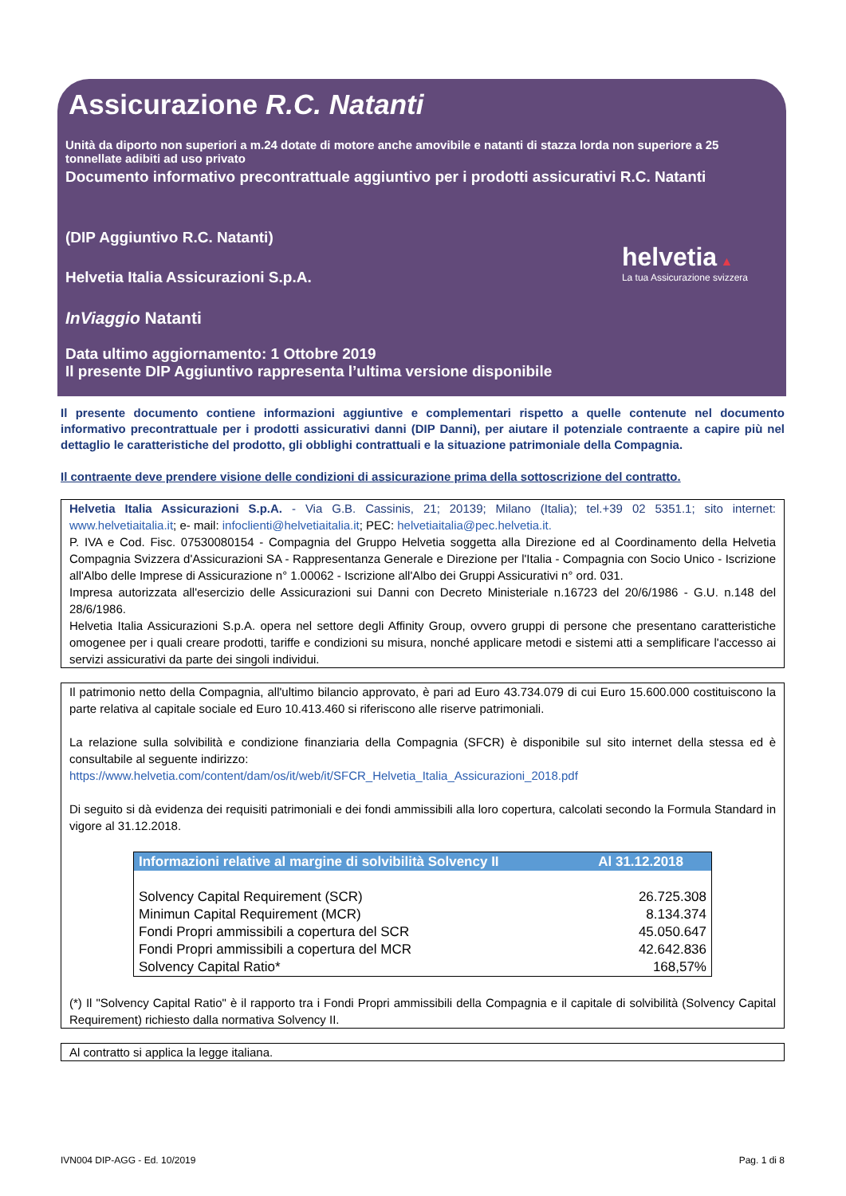Assicurazione R.C. Natanti
Unità da diporto non superiori a m.24 dotate di motore anche amovibile e natanti di stazza lorda non superiore a 25 tonnellate adibiti ad uso privato
Documento informativo precontrattuale aggiuntivo per i prodotti assicurativi R.C. Natanti
(DIP Aggiuntivo R.C. Natanti)
Helvetia Italia Assicurazioni S.p.A.
InViaggio Natanti
Data ultimo aggiornamento: 1 Ottobre 2019
Il presente DIP Aggiuntivo rappresenta l’ultima versione disponibile
helvetia ▲
La tua Assicurazione svizzera
Il presente documento contiene informazioni aggiuntive e complementari rispetto a quelle contenute nel documento informativo precontrattuale per i prodotti assicurativi danni (DIP Danni), per aiutare il potenziale contraente a capire più nel dettaglio le caratteristiche del prodotto, gli obblighi contrattuali e la situazione patrimoniale della Compagnia.
Il contraente deve prendere visione delle condizioni di assicurazione prima della sottoscrizione del contratto.
Helvetia Italia Assicurazioni S.p.A. - Via G.B. Cassinis, 21; 20139; Milano (Italia); tel.+39 02 5351.1; sito internet: www.helvetiaitalia.it; e- mail: infoclienti@helvetiaitalia.it; PEC: helvetiaitalia@pec.helvetia.it.
P. IVA e Cod. Fisc. 07530080154 - Compagnia del Gruppo Helvetia soggetta alla Direzione ed al Coordinamento della Helvetia Compagnia Svizzera d'Assicurazioni SA - Rappresentanza Generale e Direzione per l'Italia - Compagnia con Socio Unico - Iscrizione all'Albo delle Imprese di Assicurazione n° 1.00062 - Iscrizione all'Albo dei Gruppi Assicurativi n° ord. 031.
Impresa autorizzata all'esercizio delle Assicurazioni sui Danni con Decreto Ministeriale n.16723 del 20/6/1986 - G.U. n.148 del 28/6/1986.
Helvetia Italia Assicurazioni S.p.A. opera nel settore degli Affinity Group, ovvero gruppi di persone che presentano caratteristiche omogenee per i quali creare prodotti, tariffe e condizioni su misura, nonché applicare metodi e sistemi atti a semplificare l'accesso ai servizi assicurativi da parte dei singoli individui.
Il patrimonio netto della Compagnia, all'ultimo bilancio approvato, è pari ad Euro 43.734.079 di cui Euro 15.600.000 costituiscono la parte relativa al capitale sociale ed Euro 10.413.460 si riferiscono alle riserve patrimoniali.
La relazione sulla solvibilità e condizione finanziaria della Compagnia (SFCR) è disponibile sul sito internet della stessa ed è consultabile al seguente indirizzo:
https://www.helvetia.com/content/dam/os/it/web/it/SFCR_Helvetia_Italia_Assicurazioni_2018.pdf
Di seguito si dà evidenza dei requisiti patrimoniali e dei fondi ammissibili alla loro copertura, calcolati secondo la Formula Standard in vigore al 31.12.2018.
| Informazioni relative al margine di solvibilità Solvency II | Al 31.12.2018 |
| --- | --- |
| Solvency Capital Requirement (SCR) | 26.725.308 |
| Minimun Capital Requirement (MCR) | 8.134.374 |
| Fondi Propri ammissibili a copertura del SCR | 45.050.647 |
| Fondi Propri ammissibili a copertura del MCR | 42.642.836 |
| Solvency Capital Ratio* | 168,57% |
(*) Il "Solvency Capital Ratio" è il rapporto tra i Fondi Propri ammissibili della Compagnia e il capitale di solvibilità (Solvency Capital Requirement) richiesto dalla normativa Solvency II.
Al contratto si applica la legge italiana.
IVN004 DIP-AGG - Ed. 10/2019 Pag. 1 di 8